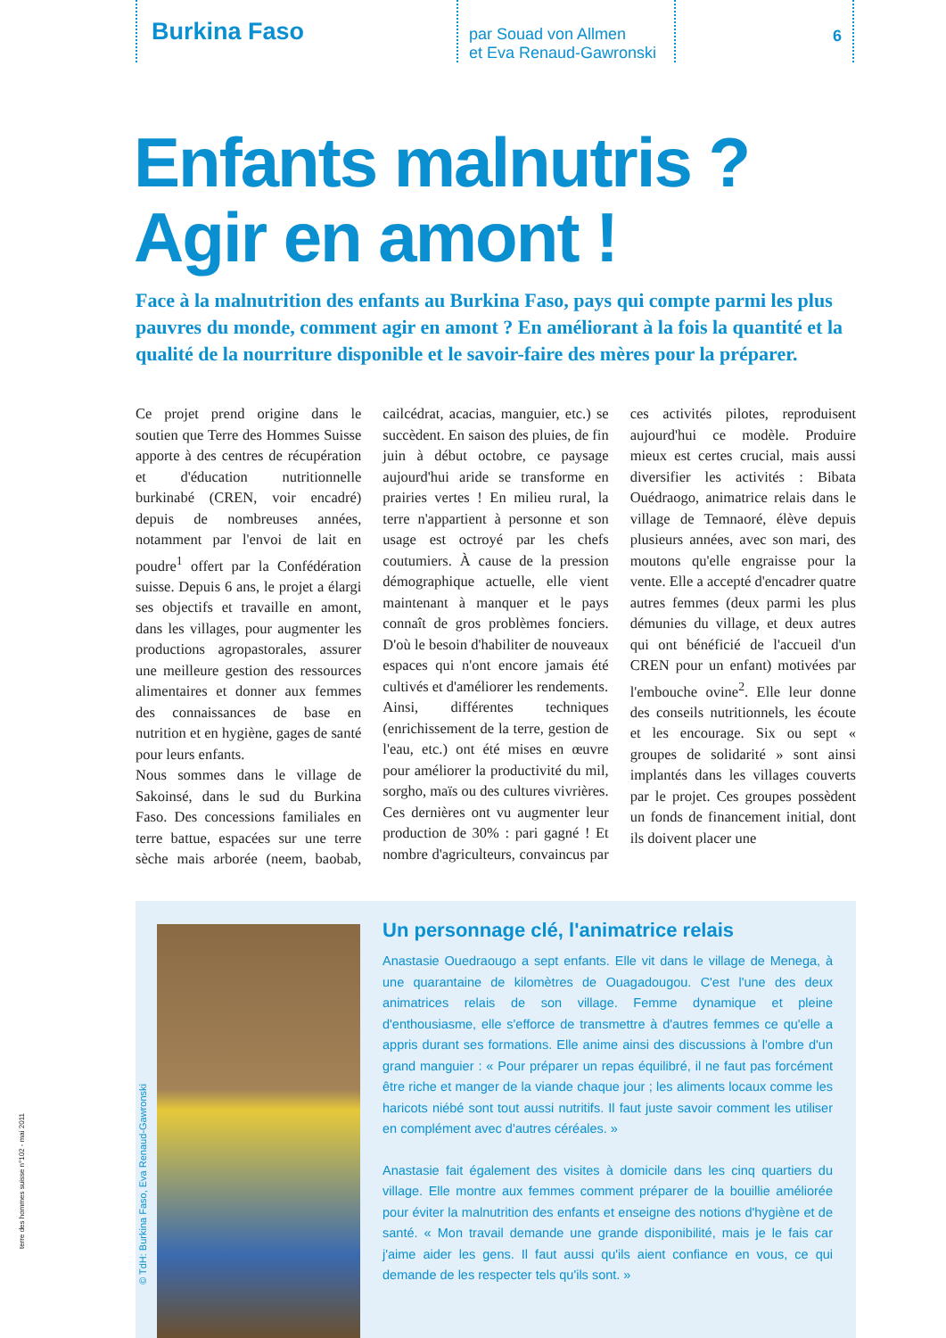Burkina Faso
par Souad von Allmen
et Eva Renaud-Gawronski
6
Enfants malnutris ?
Agir en amont !
Face à la malnutrition des enfants au Burkina Faso, pays qui compte parmi les plus pauvres du monde, comment agir en amont ? En améliorant à la fois la quantité et la qualité de la nourriture disponible et le savoir-faire des mères pour la préparer.
Ce projet prend origine dans le soutien que Terre des Hommes Suisse apporte à des centres de récupération et d'éducation nutritionnelle burkinabé (CREN, voir encadré) depuis de nombreuses années, notamment par l'envoi de lait en poudre<sup>1</sup> offert par la Confédération suisse. Depuis 6 ans, le projet a élargi ses objectifs et travaille en amont, dans les villages, pour augmenter les productions agropastorales, assurer une meilleure gestion des ressources alimentaires et donner aux femmes des connaissances de base en nutrition et en hygiène, gages de santé pour leurs enfants.
Nous sommes dans le village de Sakoinsé, dans le sud du Burkina Faso. Des concessions familiales en terre battue, espacées sur une terre sèche mais arborée (neem, baobab, cailcédrat, acacias, manguier, etc.) se succèdent. En saison des pluies, de fin juin à début octobre, ce paysage aujourd'hui aride se transforme en prairies vertes ! En milieu rural, la terre n'appartient à personne et son usage est octroyé par les chefs coutumiers. À cause de la pression démographique actuelle, elle vient maintenant à manquer et le pays connaît de gros problèmes fonciers. D'où le besoin d'habiliter de nouveaux espaces qui n'ont encore jamais été cultivés et d'améliorer les rendements.
Ainsi, différentes techniques (enrichissement de la terre, gestion de l'eau, etc.) ont été mises en œuvre pour améliorer la productivité du mil, sorgho, maïs ou des cultures vivrières. Ces dernières ont vu augmenter leur production de 30% : pari gagné ! Et nombre d'agriculteurs, convaincus par ces activités pilotes, reproduisent aujourd'hui ce modèle. Produire mieux est certes crucial, mais aussi diversifier les activités : Bibata Ouédraogo, animatrice relais dans le village de Temnaoré, élève depuis plusieurs années, avec son mari, des moutons qu'elle engraisse pour la vente. Elle a accepté d'encadrer quatre autres femmes (deux parmi les plus démunies du village, et deux autres qui ont bénéficié de l'accueil d'un CREN pour un enfant) motivées par l'embouche ovine<sup>2</sup>. Elle leur donne des conseils nutritionnels, les écoute et les encourage. Six ou sept « groupes de solidarité » sont ainsi implantés dans les villages couverts par le projet. Ces groupes possèdent un fonds de financement initial, dont ils doivent placer une
© TdH: Burkina Faso, Eva Renaud-Gawronski
Un personnage clé, l'animatrice relais
Anastasie Ouedraougo a sept enfants. Elle vit dans le village de Menega, à une quarantaine de kilomètres de Ouagadougou. C'est l'une des deux animatrices relais de son village. Femme dynamique et pleine d'enthousiasme, elle s'efforce de transmettre à d'autres femmes ce qu'elle a appris durant ses formations. Elle anime ainsi des discussions à l'ombre d'un grand manguier : « Pour préparer un repas équilibré, il ne faut pas forcément être riche et manger de la viande chaque jour ; les aliments locaux comme les haricots niébé sont tout aussi nutritifs. Il faut juste savoir comment les utiliser en complément avec d'autres céréales. »
Anastasie fait également des visites à domicile dans les cinq quartiers du village. Elle montre aux femmes comment préparer de la bouillie améliorée pour éviter la malnutrition des enfants et enseigne des notions d'hygiène et de santé. « Mon travail demande une grande disponibilité, mais je le fais car j'aime aider les gens. Il faut aussi qu'ils aient confiance en vous, ce qui demande de les respecter tels qu'ils sont. »
terre des hommes suisse n°102 - mai 2011